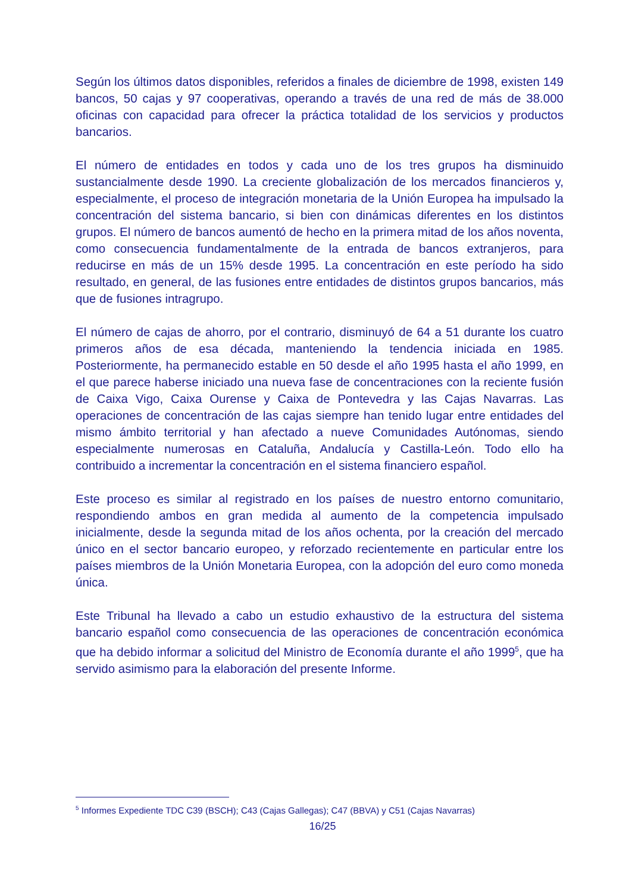Según los últimos datos disponibles, referidos a finales de diciembre de 1998, existen 149 bancos, 50 cajas y 97 cooperativas, operando a través de una red de más de 38.000 oficinas con capacidad para ofrecer la práctica totalidad de los servicios y productos bancarios.
El número de entidades en todos y cada uno de los tres grupos ha disminuido sustancialmente desde 1990. La creciente globalización de los mercados financieros y, especialmente, el proceso de integración monetaria de la Unión Europea ha impulsado la concentración del sistema bancario, si bien con dinámicas diferentes en los distintos grupos. El número de bancos aumentó de hecho en la primera mitad de los años noventa, como consecuencia fundamentalmente de la entrada de bancos extranjeros, para reducirse en más de un 15% desde 1995. La concentración en este período ha sido resultado, en general, de las fusiones entre entidades de distintos grupos bancarios, más que de fusiones intragrupo.
El número de cajas de ahorro, por el contrario, disminuyó de 64 a 51 durante los cuatro primeros años de esa década, manteniendo la tendencia iniciada en 1985. Posteriormente, ha permanecido estable en 50 desde el año 1995 hasta el año 1999, en el que parece haberse iniciado una nueva fase de concentraciones con la reciente fusión de Caixa Vigo, Caixa Ourense y Caixa de Pontevedra y las Cajas Navarras. Las operaciones de concentración de las cajas siempre han tenido lugar entre entidades del mismo ámbito territorial y han afectado a nueve Comunidades Autónomas, siendo especialmente numerosas en Cataluña, Andalucía y Castilla-León. Todo ello ha contribuido a incrementar la concentración en el sistema financiero español.
Este proceso es similar al registrado en los países de nuestro entorno comunitario, respondiendo ambos en gran medida al aumento de la competencia impulsado inicialmente, desde la segunda mitad de los años ochenta, por la creación del mercado único en el sector bancario europeo, y reforzado recientemente en particular entre los países miembros de la Unión Monetaria Europea, con la adopción del euro como moneda única.
Este Tribunal ha llevado a cabo un estudio exhaustivo de la estructura del sistema bancario español como consecuencia de las operaciones de concentración económica que ha debido informar a solicitud del Ministro de Economía durante el año 1999<sup>5</sup>, que ha servido asimismo para la elaboración del presente Informe.
<sup>5</sup> Informes Expediente TDC C39 (BSCH); C43 (Cajas Gallegas); C47 (BBVA) y C51 (Cajas Navarras)
16/25